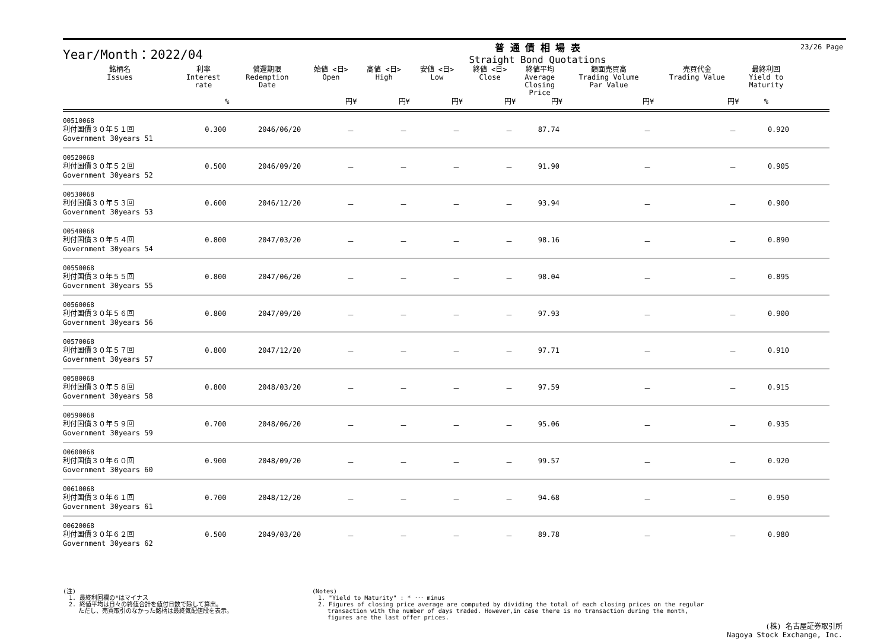Year/Month：2022/04
普 通 債 相 場 表
Straight Bond Quotations
23/26 Page
| 銘柄名 Issues | 利率 Interest rate | 償還期限 Redemption Date | 始値 <日> Open | 高値 <日> High | 安値 <日> Low | 終値 <日> Close | 終値平均 Average Closing Price | 額面売買高 Trading Volume Par Value | 売買代金 Trading Value | 最終利回 Yield to Maturity | |
| --- | --- | --- | --- | --- | --- | --- | --- | --- | --- | --- | --- |
| | % | | 円¥ | 円¥ | 円¥ | 円¥ | 円¥ | 円¥ | 円¥ | % | |
| 00510068 利付国債３０年５１回 Government 30years 51 | 0.300 | 2046/06/20 | － | － | － | － | 87.74 | － | － | 0.920 | |
| 00520068 利付国債３０年５２回 Government 30years 52 | 0.500 | 2046/09/20 | － | － | － | － | 91.90 | － | － | 0.905 | |
| 00530068 利付国債３０年５３回 Government 30years 53 | 0.600 | 2046/12/20 | － | － | － | － | 93.94 | － | － | 0.900 | |
| 00540068 利付国債３０年５４回 Government 30years 54 | 0.800 | 2047/03/20 | － | － | － | － | 98.16 | － | － | 0.890 | |
| 00550068 利付国債３０年５５回 Government 30years 55 | 0.800 | 2047/06/20 | － | － | － | － | 98.04 | － | － | 0.895 | |
| 00560068 利付国債３０年５６回 Government 30years 56 | 0.800 | 2047/09/20 | － | － | － | － | 97.93 | － | － | 0.900 | |
| 00570068 利付国債３０年５７回 Government 30years 57 | 0.800 | 2047/12/20 | － | － | － | － | 97.71 | － | － | 0.910 | |
| 00580068 利付国債３０年５８回 Government 30years 58 | 0.800 | 2048/03/20 | － | － | － | － | 97.59 | － | － | 0.915 | |
| 00590068 利付国債３０年５９回 Government 30years 59 | 0.700 | 2048/06/20 | － | － | － | － | 95.06 | － | － | 0.935 | |
| 00600068 利付国債３０年６０回 Government 30years 60 | 0.900 | 2048/09/20 | － | － | － | － | 99.57 | － | － | 0.920 | |
| 00610068 利付国債３０年６１回 Government 30years 61 | 0.700 | 2048/12/20 | － | － | － | － | 94.68 | － | － | 0.950 | |
| 00620068 利付国債３０年６２回 Government 30years 62 | 0.500 | 2049/03/20 | － | － | － | － | 89.78 | － | － | 0.980 | |
(注)
　1. 最終利回欄の*はマイナス
　2. 終値平均は日々の終値合計を値付日数で除して算出。
　　 ただし、売買取引のなかった銘柄は最終気配値段を表示。
(Notes)
　1. "Yield to Maturity" : * ･･･ minus
　2. Figures of closing price average are computed by dividing the total of each closing prices on the regular
　　 transaction with the number of days traded. However,in case there is no transaction during the month,
　　 figures are the last offer prices.
(株) 名古屋証券取引所
Nagoya Stock Exchange, Inc.